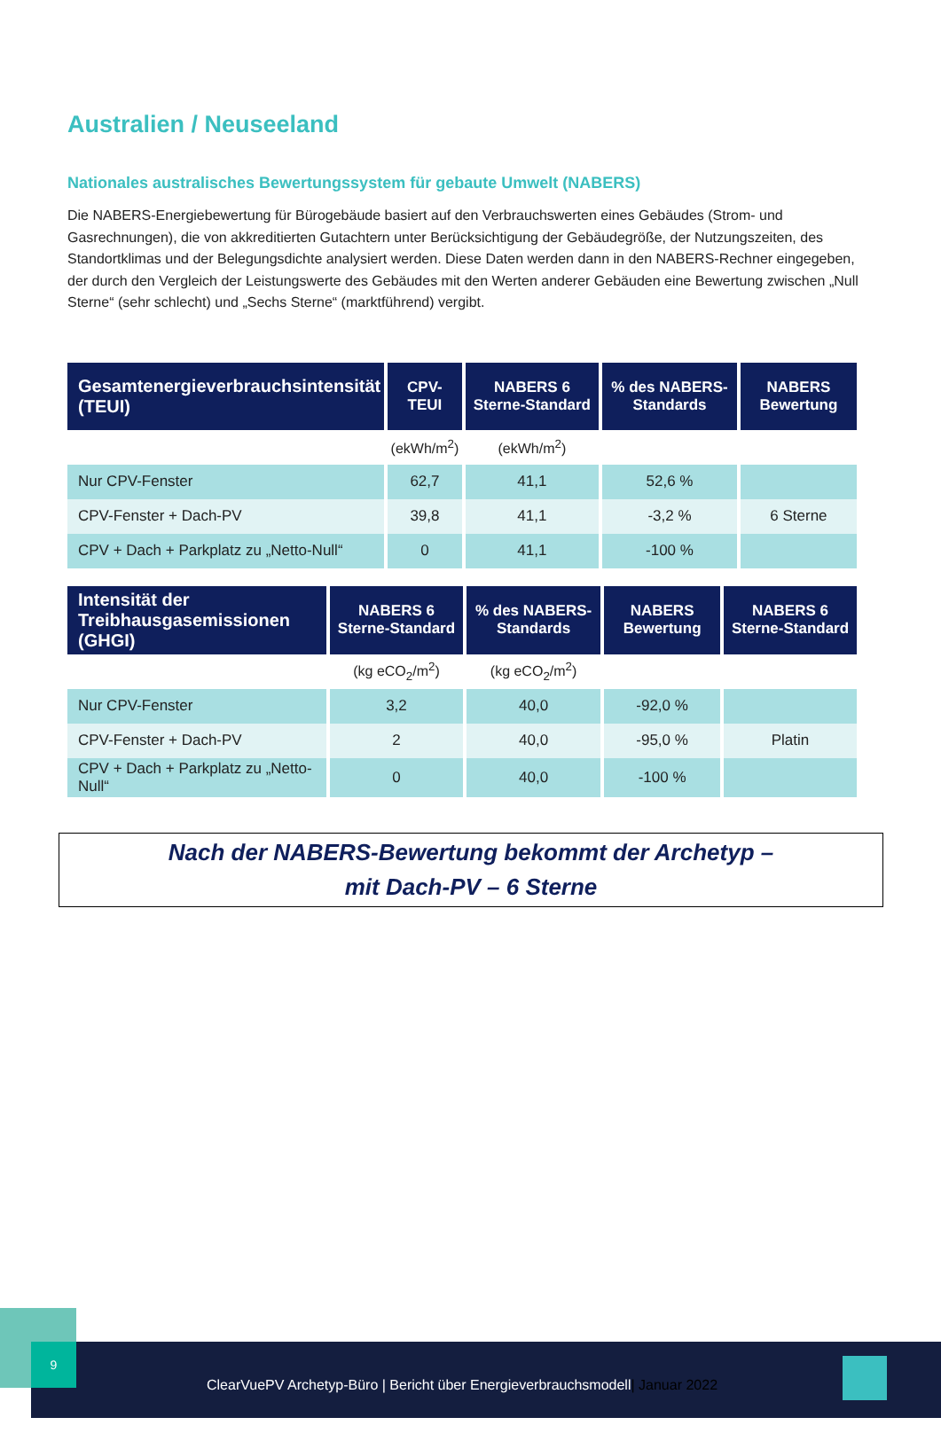Australien / Neuseeland
Nationales australisches Bewertungssystem für gebaute Umwelt (NABERS)
Die NABERS-Energiebewertung für Bürogebäude basiert auf den Verbrauchswerten eines Gebäudes (Strom- und Gasrechnungen), die von akkreditierten Gutachtern unter Berücksichtigung der Gebäudegröße, der Nutzungszeiten, des Standortklimas und der Belegungsdichte analysiert werden. Diese Daten werden dann in den NABERS-Rechner eingegeben, der durch den Vergleich der Leistungswerte des Gebäudes mit den Werten anderer Gebäuden eine Bewertung zwischen „Null Sterne“ (sehr schlecht) und „Sechs Sterne“ (marktführend) vergibt.
| Gesamtenergieverbrauchsintensität (TEUI) | CPV-TEUI | NABERS 6 Sterne-Standard | % des NABERS-Standards | NABERS Bewertung |
| --- | --- | --- | --- | --- |
| | (ekWh/m<sup>2</sup>) | (ekWh/m<sup>2</sup>) | | |
| Nur CPV-Fenster | 62,7 | 41,1 | 52,6 % | |
| CPV-Fenster + Dach-PV | 39,8 | 41,1 | -3,2 % | 6 Sterne |
| CPV + Dach + Parkplatz zu „Netto-Null“ | 0 | 41,1 | -100 % | |
| Intensität der Treibhausgasemissionen (GHGI) | NABERS 6 Sterne-Standard | % des NABERS-Standards | NABERS Bewertung | NABERS 6 Sterne-Standard |
| --- | --- | --- | --- | --- |
| | (kg eCO<sub>2</sub>/m<sup>2</sup>) | (kg eCO<sub>2</sub>/m<sup>2</sup>) | | |
| Nur CPV-Fenster | 3,2 | 40,0 | -92,0 % | |
| CPV-Fenster + Dach-PV | 2 | 40,0 | -95,0 % | Platin |
| CPV + Dach + Parkplatz zu „Netto-Null“ | 0 | 40,0 | -100 % | |
Nach der NABERS-Bewertung bekommt der Archetyp –
mit Dach-PV – 6 Sterne
ClearVuePV Archetyp-Büro | Bericht über Energieverbrauchsmodell| Januar 2022 9